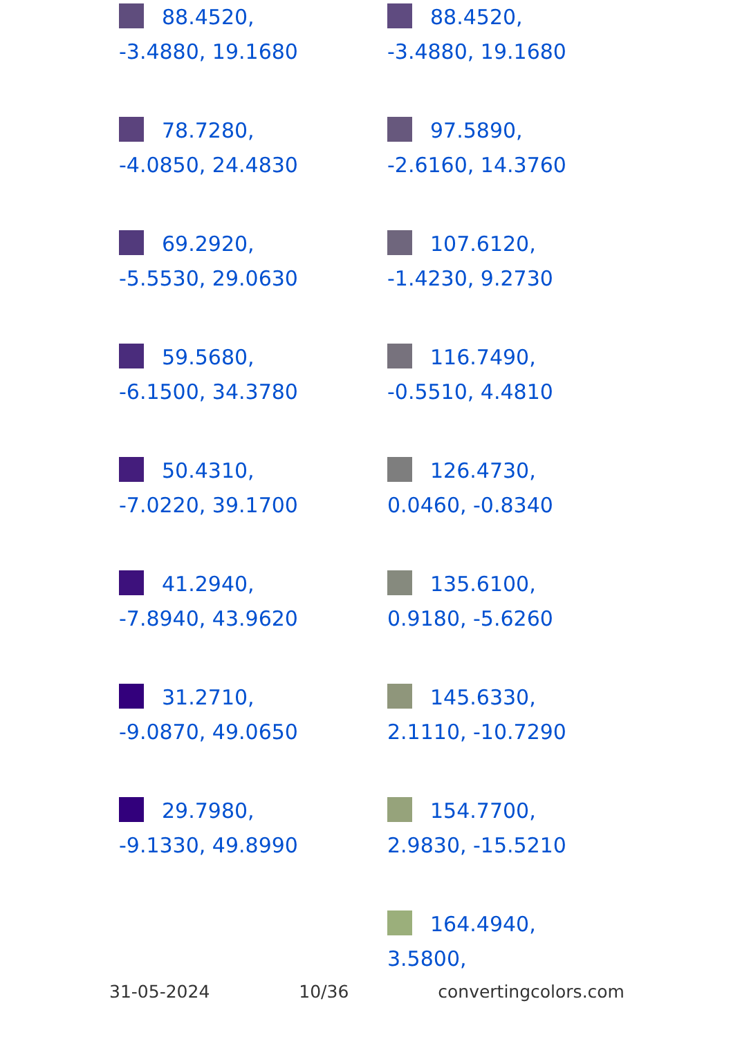88.4520, -3.4880, 19.1680
78.7280, -4.0850, 24.4830
69.2920, -5.5530, 29.0630
59.5680, -6.1500, 34.3780
50.4310, -7.0220, 39.1700
41.2940, -7.8940, 43.9620
31.2710, -9.0870, 49.0650
29.7980, -9.1330, 49.8990
88.4520, -3.4880, 19.1680
97.5890, -2.6160, 14.3760
107.6120, -1.4230, 9.2730
116.7490, -0.5510, 4.4810
126.4730, 0.0460, -0.8340
135.6100, 0.9180, -5.6260
145.6330, 2.1110, -10.7290
154.7700, 2.9830, -15.5210
164.4940, 3.5800,
31-05-2024 10/36 convertingcolors.com